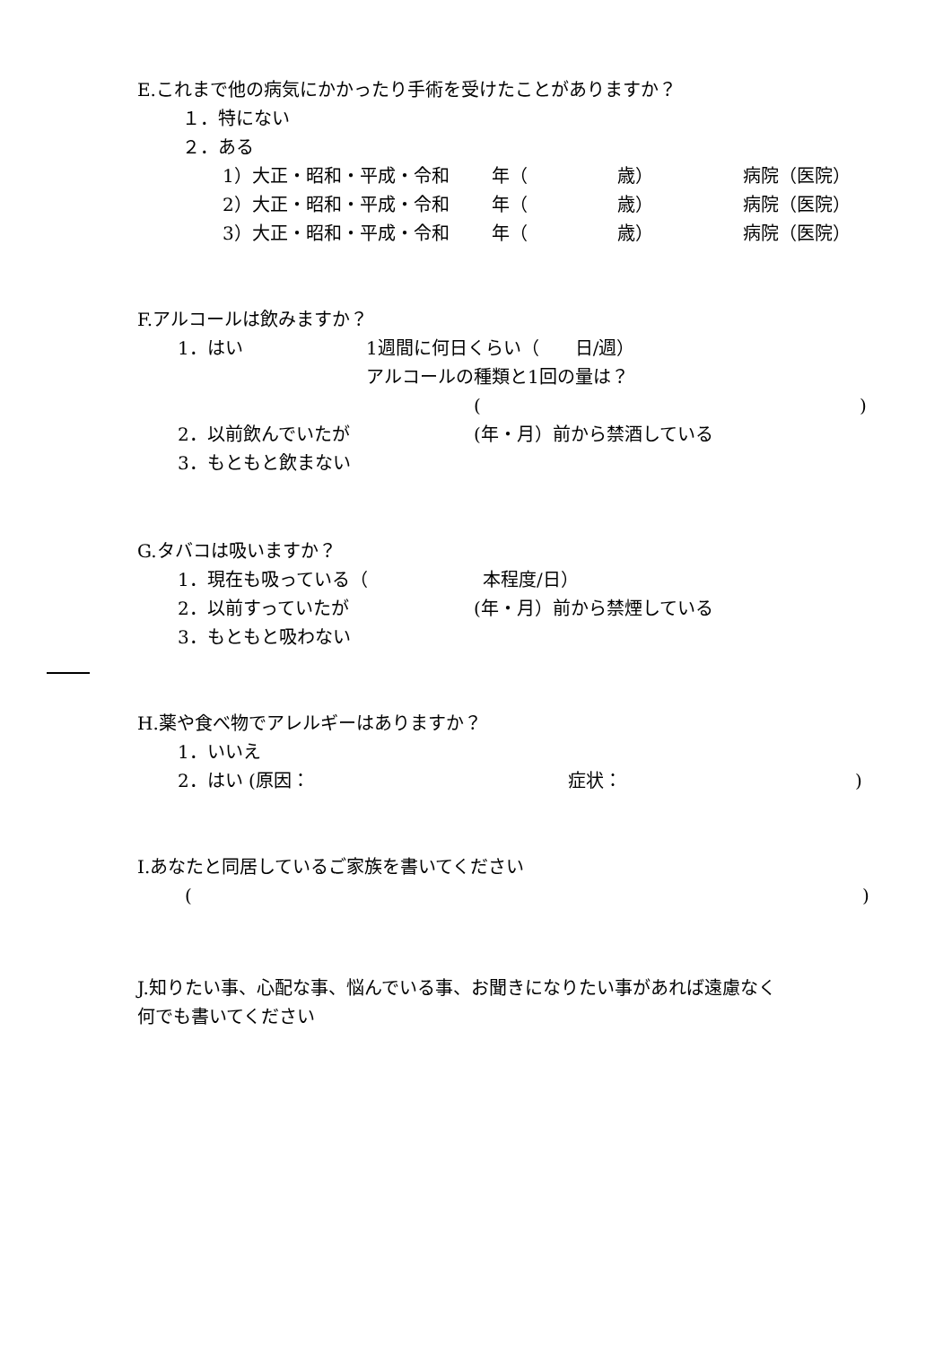E.これまで他の病気にかかったり手術を受けたことがありますか？
１．特にない
２．ある
1）大正・昭和・平成・令和 年（ 歳） 病院（医院）
2）大正・昭和・平成・令和 年（ 歳） 病院（医院）
3）大正・昭和・平成・令和 年（ 歳） 病院（医院）
F.アルコールは飲みますか？
1．はい 1週間に何日くらい（　　日/週）
アルコールの種類と1回の量は？
()
2．以前飲んでいたが (年・月）前から禁酒している
3．もともと飲まない
G.タバコは吸いますか？
1．現在も吸っている（ 本程度/日）
2．以前すっていたが (年・月）前から禁煙している
3．もともと吸わない
H.薬や食べ物でアレルギーはありますか？
1．いいえ
2．はい (原因： 症状：)
I.あなたと同居しているご家族を書いてください
()
J.知りたい事、心配な事、悩んでいる事、お聞きになりたい事があれば遠慮なく
何でも書いてください